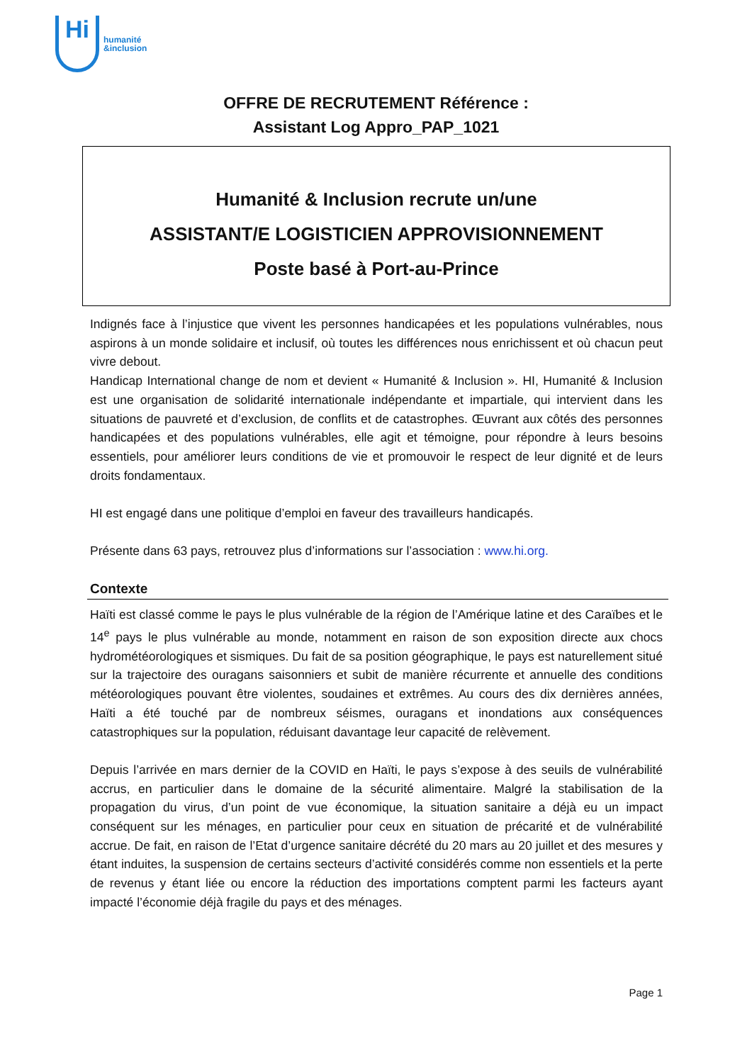Hi
humanité
&inclusion
OFFRE DE RECRUTEMENT Référence :
Assistant Log Appro_PAP_1021
Humanité & Inclusion recrute un/une
ASSISTANT/E LOGISTICIEN APPROVISIONNEMENT
Poste basé à Port-au-Prince
Indignés face à l’injustice que vivent les personnes handicapées et les populations vulnérables, nous aspirons à un monde solidaire et inclusif, où toutes les différences nous enrichissent et où chacun peut vivre debout.
Handicap International change de nom et devient « Humanité & Inclusion ». HI, Humanité & Inclusion est une organisation de solidarité internationale indépendante et impartiale, qui intervient dans les situations de pauvreté et d’exclusion, de conflits et de catastrophes. Œuvrant aux côtés des personnes handicapées et des populations vulnérables, elle agit et témoigne, pour répondre à leurs besoins essentiels, pour améliorer leurs conditions de vie et promouvoir le respect de leur dignité et de leurs droits fondamentaux.
HI est engagé dans une politique d’emploi en faveur des travailleurs handicapés.
Présente dans 63 pays, retrouvez plus d’informations sur l’association : www.hi.org.
Contexte
Haïti est classé comme le pays le plus vulnérable de la région de l’Amérique latine et des Caraïbes et le 14<sup>e</sup> pays le plus vulnérable au monde, notamment en raison de son exposition directe aux chocs hydrométéorologiques et sismiques. Du fait de sa position géographique, le pays est naturellement situé sur la trajectoire des ouragans saisonniers et subit de manière récurrente et annuelle des conditions météorologiques pouvant être violentes, soudaines et extrêmes. Au cours des dix dernières années, Haïti a été touché par de nombreux séismes, ouragans et inondations aux conséquences catastrophiques sur la population, réduisant davantage leur capacité de relèvement.
Depuis l’arrivée en mars dernier de la COVID en Haïti, le pays s’expose à des seuils de vulnérabilité accrus, en particulier dans le domaine de la sécurité alimentaire. Malgré la stabilisation de la propagation du virus, d’un point de vue économique, la situation sanitaire a déjà eu un impact conséquent sur les ménages, en particulier pour ceux en situation de précarité et de vulnérabilité accrue. De fait, en raison de l’Etat d’urgence sanitaire décrété du 20 mars au 20 juillet et des mesures y étant induites, la suspension de certains secteurs d’activité considérés comme non essentiels et la perte de revenus y étant liée ou encore la réduction des importations comptent parmi les facteurs ayant impacté l’économie déjà fragile du pays et des ménages.
Page 1